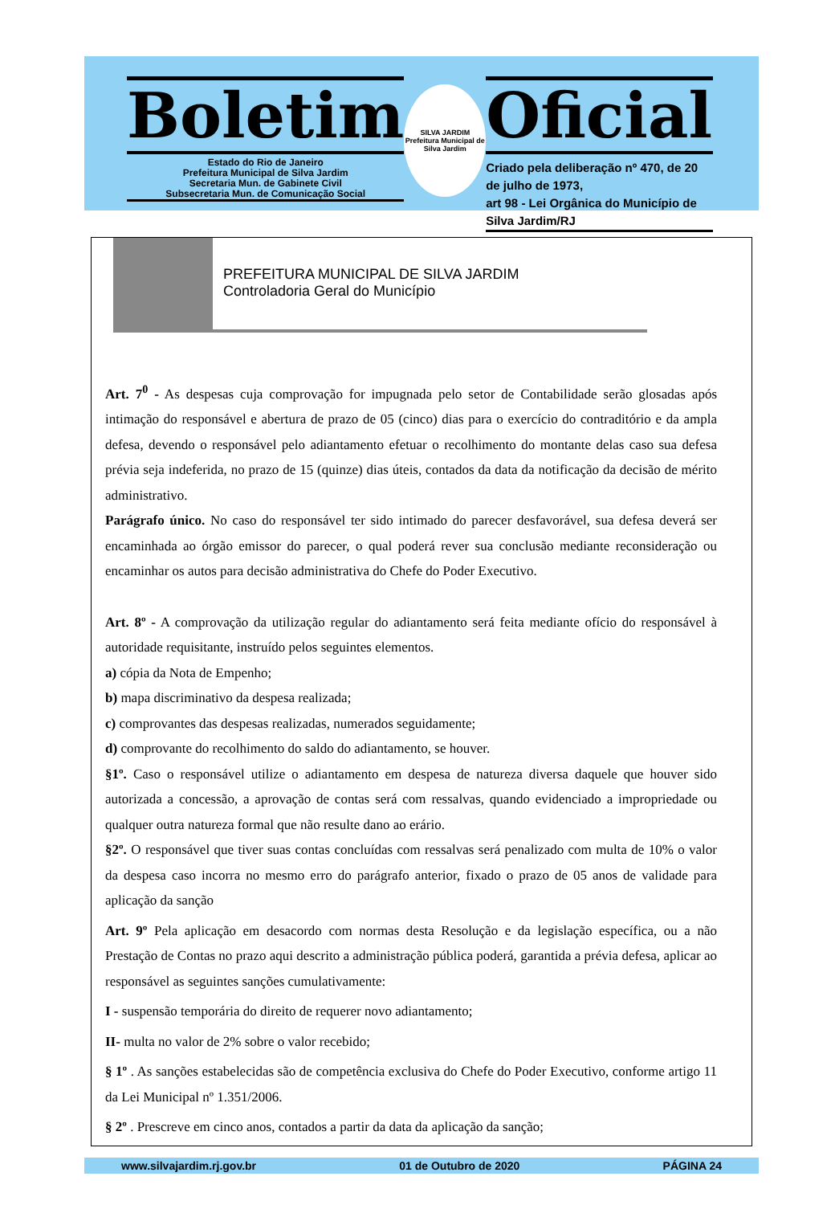Boletim
Estado do Rio de Janeiro
Prefeitura Municipal de Silva Jardim
Secretaria Mun. de Gabinete Civil
Subsecretaria Mun. de Comunicação Social
SILVA JARDIM
Prefeitura Municipal de Silva Jardim
Oficial
Criado pela deliberação nº 470, de 20 de julho de 1973,
art 98 - Lei Orgânica do Município de Silva Jardim/RJ
PREFEITURA MUNICIPAL DE SILVA JARDIM
Controladoria Geral do Município
Art. 7<sup>0</sup> - As despesas cuja comprovação for impugnada pelo setor de Contabilidade serão glosadas após intimação do responsável e abertura de prazo de 05 (cinco) dias para o exercício do contraditório e da ampla defesa, devendo o responsável pelo adiantamento efetuar o recolhimento do montante delas caso sua defesa prévia seja indeferida, no prazo de 15 (quinze) dias úteis, contados da data da notificação da decisão de mérito administrativo.
Parágrafo único. No caso do responsável ter sido intimado do parecer desfavorável, sua defesa deverá ser encaminhada ao órgão emissor do parecer, o qual poderá rever sua conclusão mediante reconsideração ou encaminhar os autos para decisão administrativa do Chefe do Poder Executivo.
Art. 8º - A comprovação da utilização regular do adiantamento será feita mediante ofício do responsável à autoridade requisitante, instruído pelos seguintes elementos.
a) cópia da Nota de Empenho;
b) mapa discriminativo da despesa realizada;
c) comprovantes das despesas realizadas, numerados seguidamente;
d) comprovante do recolhimento do saldo do adiantamento, se houver.
§1º. Caso o responsável utilize o adiantamento em despesa de natureza diversa daquele que houver sido autorizada a concessão, a aprovação de contas será com ressalvas, quando evidenciado a impropriedade ou qualquer outra natureza formal que não resulte dano ao erário.
§2º. O responsável que tiver suas contas concluídas com ressalvas será penalizado com multa de 10% o valor da despesa caso incorra no mesmo erro do parágrafo anterior, fixado o prazo de 05 anos de validade para aplicação da sanção
Art. 9º Pela aplicação em desacordo com normas desta Resolução e da legislação específica, ou a não Prestação de Contas no prazo aqui descrito a administração pública poderá, garantida a prévia defesa, aplicar ao responsável as seguintes sanções cumulativamente:
I - suspensão temporária do direito de requerer novo adiantamento;
II- multa no valor de 2% sobre o valor recebido;
§ 1º . As sanções estabelecidas são de competência exclusiva do Chefe do Poder Executivo, conforme artigo 11 da Lei Municipal nº 1.351/2006.
§ 2º . Prescreve em cinco anos, contados a partir da data da aplicação da sanção;
www.silvajardim.rj.gov.br 01 de Outubro de 2020 PÁGINA 24